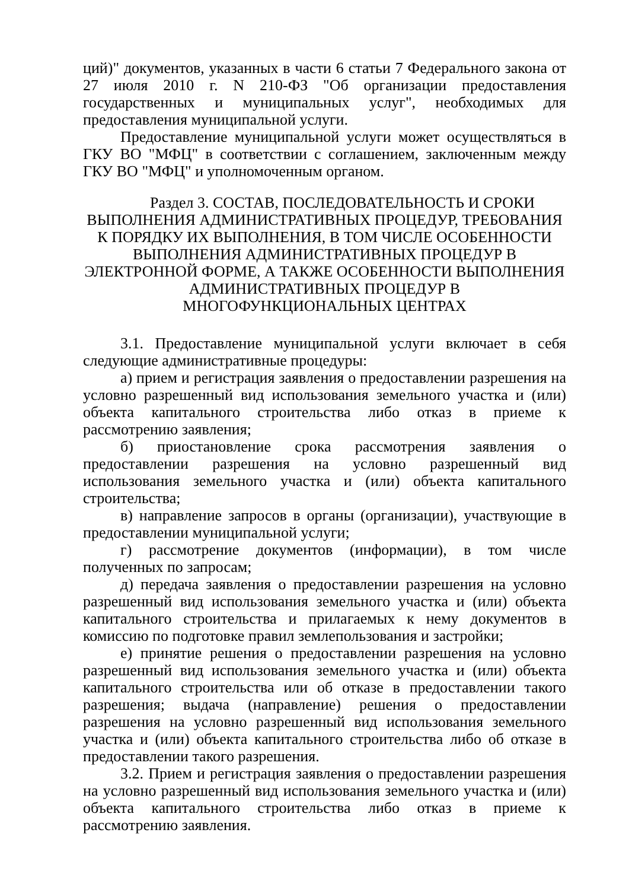ций)" документов, указанных в части 6 статьи 7 Федерального закона от 27 июля 2010 г. N 210-ФЗ "Об организации предоставления государственных и муниципальных услуг", необходимых для предоставления муниципальной услуги.
Предоставление муниципальной услуги может осуществляться в ГКУ ВО "МФЦ" в соответствии с соглашением, заключенным между ГКУ ВО "МФЦ" и уполномоченным органом.
Раздел 3. СОСТАВ, ПОСЛЕДОВАТЕЛЬНОСТЬ И СРОКИ ВЫПОЛНЕНИЯ АДМИНИСТРАТИВНЫХ ПРОЦЕДУР, ТРЕБОВАНИЯ К ПОРЯДКУ ИХ ВЫПОЛНЕНИЯ, В ТОМ ЧИСЛЕ ОСОБЕННОСТИ ВЫПОЛНЕНИЯ АДМИНИСТРАТИВНЫХ ПРОЦЕДУР В ЭЛЕКТРОННОЙ ФОРМЕ, А ТАКЖЕ ОСОБЕННОСТИ ВЫПОЛНЕНИЯ АДМИНИСТРАТИВНЫХ ПРОЦЕДУР В МНОГОФУНКЦИОНАЛЬНЫХ ЦЕНТРАХ
3.1. Предоставление муниципальной услуги включает в себя следующие административные процедуры:
а) прием и регистрация заявления о предоставлении разрешения на условно разрешенный вид использования земельного участка и (или) объекта капитального строительства либо отказ в приеме к рассмотрению заявления;
б) приостановление срока рассмотрения заявления о предоставлении разрешения на условно разрешенный вид использования земельного участка и (или) объекта капитального строительства;
в) направление запросов в органы (организации), участвующие в предоставлении муниципальной услуги;
г) рассмотрение документов (информации), в том числе полученных по запросам;
д) передача заявления о предоставлении разрешения на условно разрешенный вид использования земельного участка и (или) объекта капитального строительства и прилагаемых к нему документов в комиссию по подготовке правил землепользования и застройки;
е) принятие решения о предоставлении разрешения на условно разрешенный вид использования земельного участка и (или) объекта капитального строительства или об отказе в предоставлении такого разрешения; выдача (направление) решения о предоставлении разрешения на условно разрешенный вид использования земельного участка и (или) объекта капитального строительства либо об отказе в предоставлении такого разрешения.
3.2. Прием и регистрация заявления о предоставлении разрешения на условно разрешенный вид использования земельного участка и (или) объекта капитального строительства либо отказ в приеме к рассмотрению заявления.